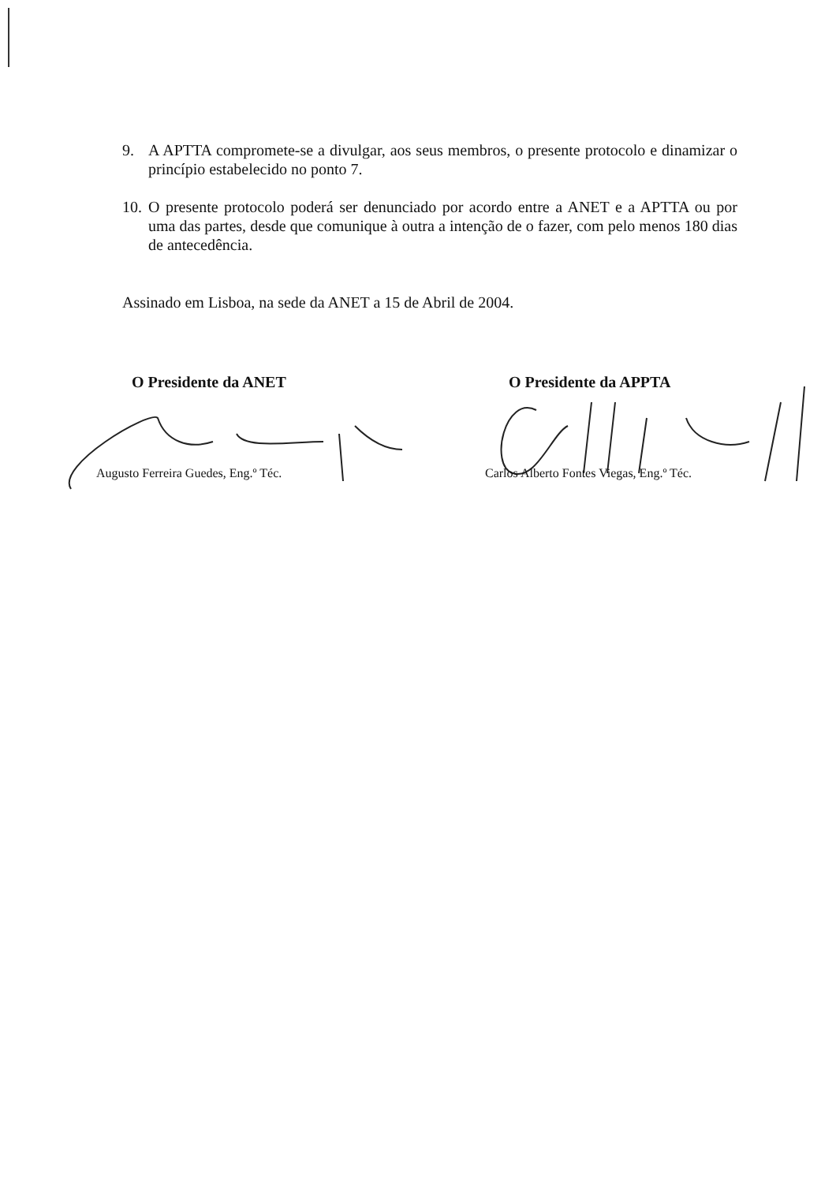9. A APTTA compromete-se a divulgar, aos seus membros, o presente protocolo e dinamizar o princípio estabelecido no ponto 7.
10. O presente protocolo poderá ser denunciado por acordo entre a ANET e a APTTA ou por uma das partes, desde que comunique à outra a intenção de o fazer, com pelo menos 180 dias de antecedência.
Assinado em Lisboa, na sede da ANET a 15 de Abril de 2004.
O Presidente da ANET
Augusto Ferreira Guedes, Eng.º Téc.
O Presidente da APPTA
Carlos Alberto Fontes Viegas, Eng.º Téc.